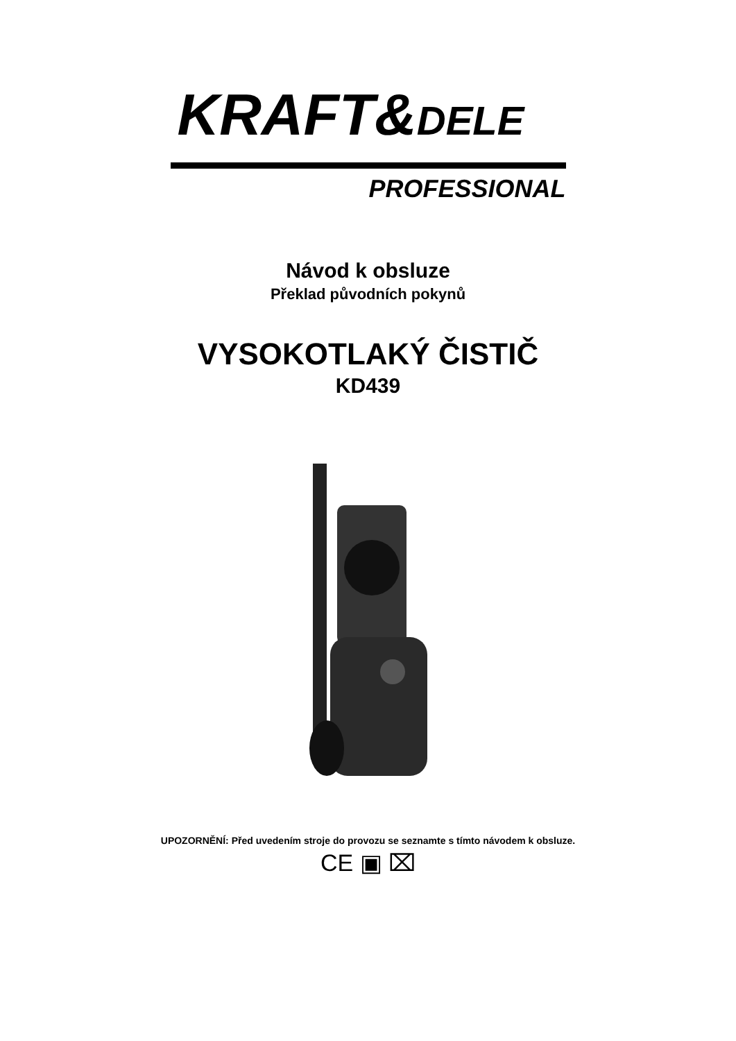KRAFT&DELE
PROFESSIONAL
Návod k obsluze
Překlad původních pokynů
VYSOKOTLAKÝ ČISTIČ
KD439
UPOZORNĚNÍ: Před uvedením stroje do provozu se seznamte s tímto návodem k obsluze.
CE ▣ ⌧